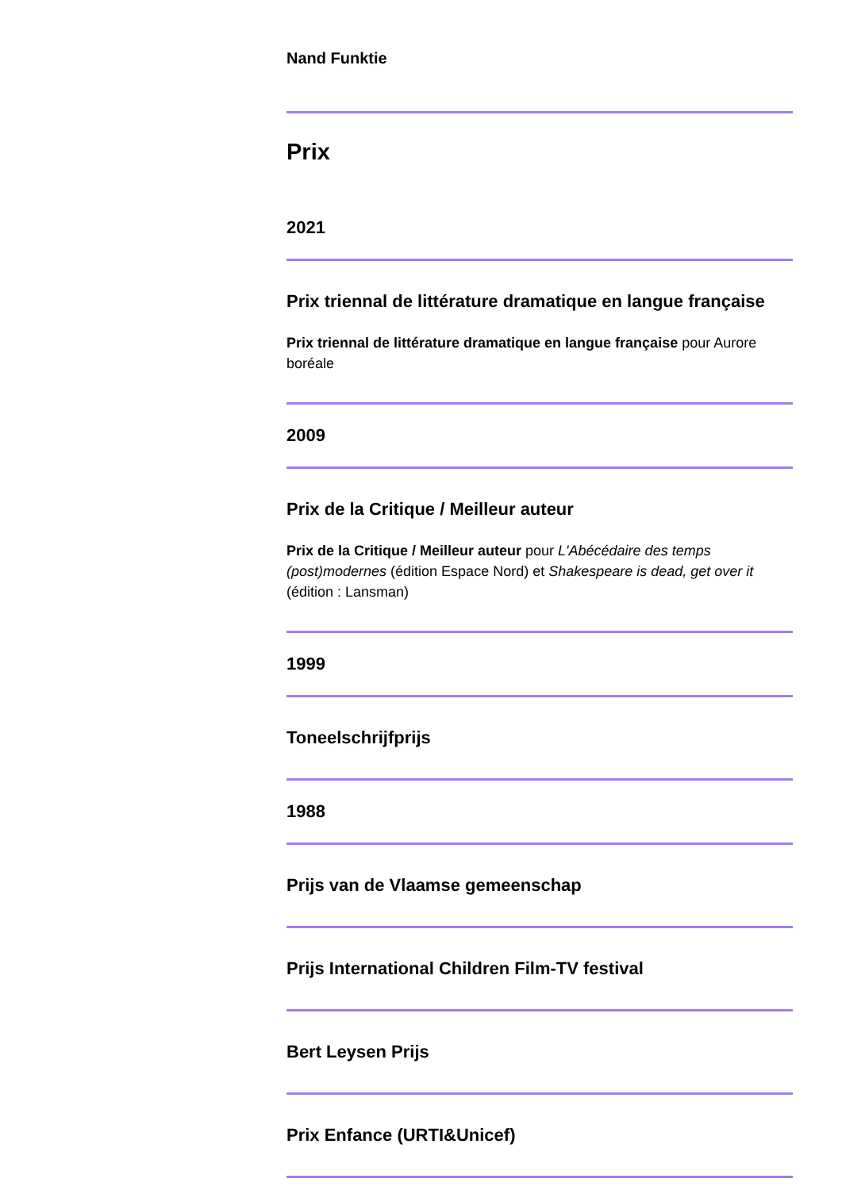Nand Funktie
Prix
2021
Prix triennal de littérature dramatique en langue française
Prix triennal de littérature dramatique en langue française pour Aurore boréale
2009
Prix de la Critique / Meilleur auteur
Prix de la Critique / Meilleur auteur pour L'Abécédaire des temps (post)modernes (édition Espace Nord) et Shakespeare is dead, get over it (édition : Lansman)
1999
Toneelschrijfprijs
1988
Prijs van de Vlaamse gemeenschap
Prijs International Children Film-TV festival
Bert Leysen Prijs
Prix Enfance (URTI&Unicef)